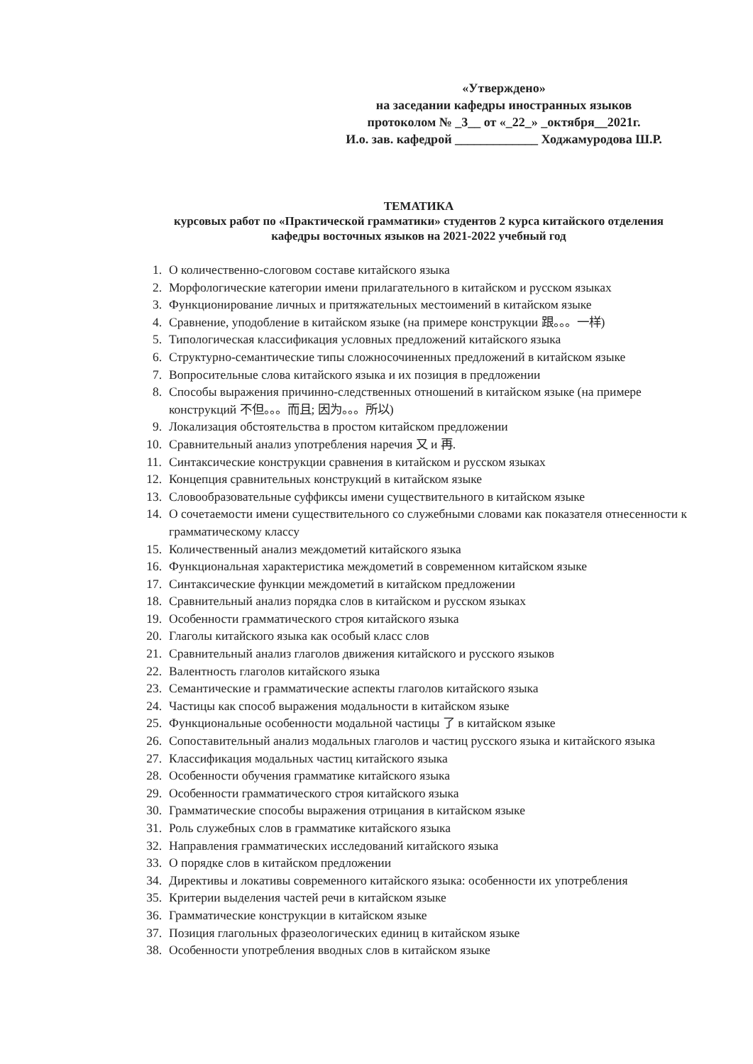«Утверждено»
на заседании кафедры иностранных языков
протоколом № _3__ от «_22_» _октября__2021г.
И.о. зав. кафедрой _____________ Ходжамуродова Ш.Р.
ТЕМАТИКА
курсовых работ по «Практической грамматики» студентов 2 курса китайского отделения
кафедры восточных языков на 2021-2022 учебный год
1. О количественно-слоговом составе китайского языка
2. Морфологические категории имени прилагательного в китайском и русском языках
3. Функционирование личных и притяжательных местоимений в китайском языке
4. Сравнение, уподобление в китайском языке (на примере конструкции 跟。。。一样)
5. Типологическая классификация условных предложений китайского языка
6. Структурно-семантические типы сложносочиненных предложений в китайском языке
7. Вопросительные слова китайского языка и их позиция в предложении
8. Способы выражения причинно-следственных отношений в китайском языке (на примере конструкций 不但。。。而且; 因为。。。所以)
9. Локализация обстоятельства в простом китайском предложении
10. Сравнительный анализ употребления наречия 又 и 再.
11. Синтаксические конструкции сравнения в китайском и русском языках
12. Концепция сравнительных конструкций в китайском языке
13. Словообразовательные суффиксы имени существительного в китайском языке
14. О сочетаемости имени существительного со служебными словами как показателя отнесенности к грамматическому классу
15. Количественный анализ междометий китайского языка
16. Функциональная характеристика междометий в современном китайском языке
17. Синтаксические функции междометий в китайском предложении
18. Сравнительный анализ порядка слов в китайском и русском языках
19. Особенности грамматического строя китайского языка
20. Глаголы китайского языка как особый класс слов
21. Сравнительный анализ глаголов движения китайского и русского языков
22. Валентность глаголов китайского языка
23. Семантические и грамматические аспекты глаголов китайского языка
24. Частицы как способ выражения модальности в китайском языке
25. Функциональные особенности модальной частицы 了 в китайском языке
26. Сопоставительный анализ модальных глаголов и частиц русского языка и китайского языка
27. Классификация модальных частиц китайского языка
28. Особенности обучения грамматике китайского языка
29. Особенности грамматического строя китайского языка
30. Грамматические способы выражения отрицания в китайском языке
31. Роль служебных слов в грамматике китайского языка
32. Направления грамматических исследований китайского языка
33. О порядке слов в китайском предложении
34. Директивы и локативы современного китайского языка: особенности их употребления
35. Критерии выделения частей речи в китайском языке
36. Грамматические конструкции в китайском языке
37. Позиция глагольных фразеологических единиц в китайском языке
38. Особенности употребления вводных слов в китайском языке